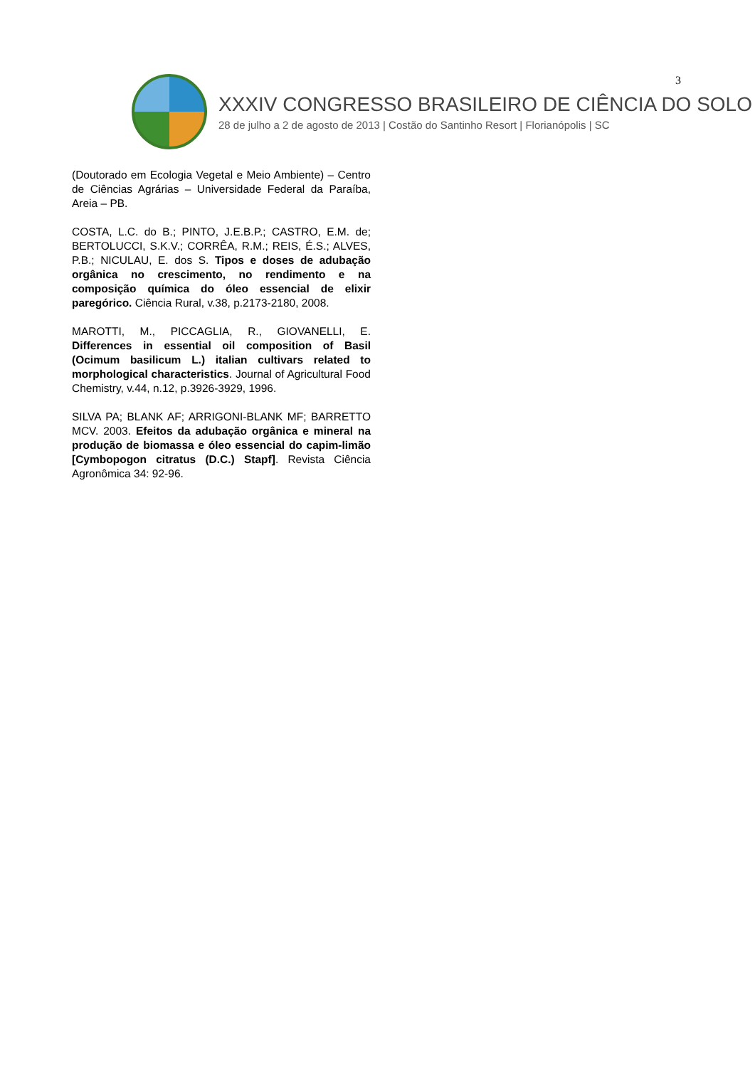3
XXXIV CONGRESSO BRASILEIRO DE CIÊNCIA DO SOLO
28 de julho a 2 de agosto de 2013 | Costão do Santinho Resort | Florianópolis | SC
(Doutorado em Ecologia Vegetal e Meio Ambiente) – Centro de Ciências Agrárias – Universidade Federal da Paraíba, Areia – PB.
COSTA, L.C. do B.; PINTO, J.E.B.P.; CASTRO, E.M. de; BERTOLUCCI, S.K.V.; CORRÊA, R.M.; REIS, É.S.; ALVES, P.B.; NICULAU, E. dos S. Tipos e doses de adubação orgânica no crescimento, no rendimento e na composição química do óleo essencial de elixir paregórico. Ciência Rural, v.38, p.2173-2180, 2008.
MAROTTI, M., PICCAGLIA, R., GIOVANELLI, E. Differences in essential oil composition of Basil (Ocimum basilicum L.) italian cultivars related to morphological characteristics. Journal of Agricultural Food Chemistry, v.44, n.12, p.3926-3929, 1996.
SILVA PA; BLANK AF; ARRIGONI-BLANK MF; BARRETTO MCV. 2003. Efeitos da adubação orgânica e mineral na produção de biomassa e óleo essencial do capim-limão [Cymbopogon citratus (D.C.) Stapf]. Revista Ciência Agronômica 34: 92-96.